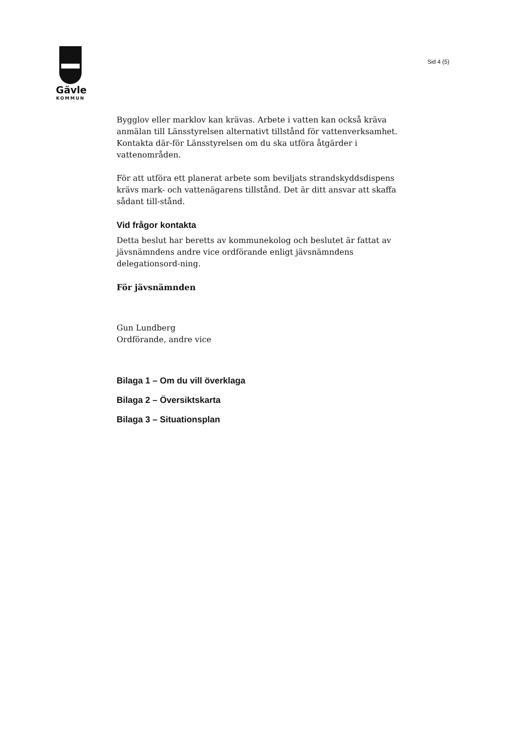Gävle
KOMMUN
Sid 4 (5)
Bygglov eller marklov kan krävas. Arbete i vatten kan också kräva anmälan till Länsstyrelsen alternativt tillstånd för vattenverksamhet. Kontakta där-för Länsstyrelsen om du ska utföra åtgärder i vattenområden.
För att utföra ett planerat arbete som beviljats strandskyddsdispens krävs mark- och vattenägarens tillstånd. Det är ditt ansvar att skaffa sådant till-stånd.
Vid frågor kontakta
Detta beslut har beretts av kommunekolog och beslutet är fattat av jävsnämndens andre vice ordförande enligt jävsnämndens delegationsord-ning.
För jävsnämnden
Gun Lundberg
Ordförande, andre vice
Bilaga 1 – Om du vill överklaga
Bilaga 2 – Översiktskarta
Bilaga 3 – Situationsplan